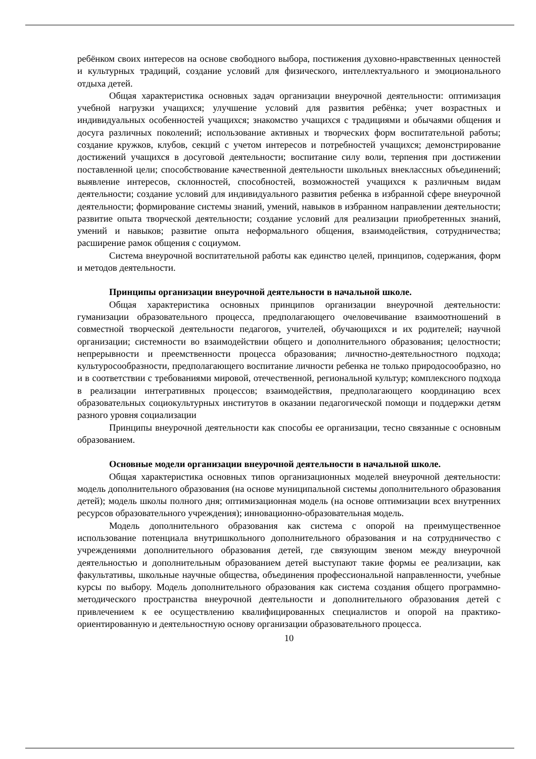ребёнком своих интересов на основе свободного выбора, постижения духовно-нравственных ценностей и культурных традиций, создание условий для физического, интеллектуального и эмоционального отдыха детей.
Общая характеристика основных задач организации внеурочной деятельности: оптимизация учебной нагрузки учащихся; улучшение условий для развития ребёнка; учет возрастных и индивидуальных особенностей учащихся; знакомство учащихся с традициями и обычаями общения и досуга различных поколений; использование активных и творческих форм воспитательной работы; создание кружков, клубов, секций с учетом интересов и потребностей учащихся; демонстрирование достижений учащихся в досуговой деятельности; воспитание силу воли, терпения при достижении поставленной цели; способствование качественной деятельности школьных внеклассных объединений; выявление интересов, склонностей, способностей, возможностей учащихся к различным видам деятельности; создание условий для индивидуального развития ребенка в избранной сфере внеурочной деятельности; формирование системы знаний, умений, навыков в избранном направлении деятельности; развитие опыта творческой деятельности; создание условий для реализации приобретенных знаний, умений и навыков; развитие опыта неформального общения, взаимодействия, сотрудничества; расширение рамок общения с социумом.
Система внеурочной воспитательной работы как единство целей, принципов, содержания, форм и методов деятельности.
Принципы организации внеурочной деятельности в начальной школе.
Общая характеристика основных принципов организации внеурочной деятельности: гуманизации образовательного процесса, предполагающего очеловечивание взаимоотношений в совместной творческой деятельности педагогов, учителей, обучающихся и их родителей; научной организации; системности во взаимодействии общего и дополнительного образования; целостности; непрерывности и преемственности процесса образования; личностно-деятельностного подхода; культуросообразности, предполагающего воспитание личности ребенка не только природосообразно, но и в соответствии с требованиями мировой, отечественной, региональной культур; комплексного подхода в реализации интегративных процессов; взаимодействия, предполагающего координацию всех образовательных социокультурных институтов в оказании педагогической помощи и поддержки детям разного уровня социализации
Принципы внеурочной деятельности как способы ее организации, тесно связанные с основным образованием.
Основные модели организации внеурочной деятельности в начальной школе.
Общая характеристика основных типов организационных моделей внеурочной деятельности: модель дополнительного образования (на основе муниципальной системы дополнительного образования детей); модель школы полного дня; оптимизационная модель (на основе оптимизации всех внутренних ресурсов образовательного учреждения); инновационно-образовательная модель.
Модель дополнительного образования как система с опорой на преимущественное использование потенциала внутришкольного дополнительного образования и на сотрудничество с учреждениями дополнительного образования детей, где связующим звеном между внеурочной деятельностью и дополнительным образованием детей выступают такие формы ее реализации, как факультативы, школьные научные общества, объединения профессиональной направленности, учебные курсы по выбору. Модель дополнительного образования как система создания общего программно-методического пространства внеурочной деятельности и дополнительного образования детей с привлечением к ее осуществлению квалифицированных специалистов и опорой на практико-ориентированную и деятельностную основу организации образовательного процесса.
10